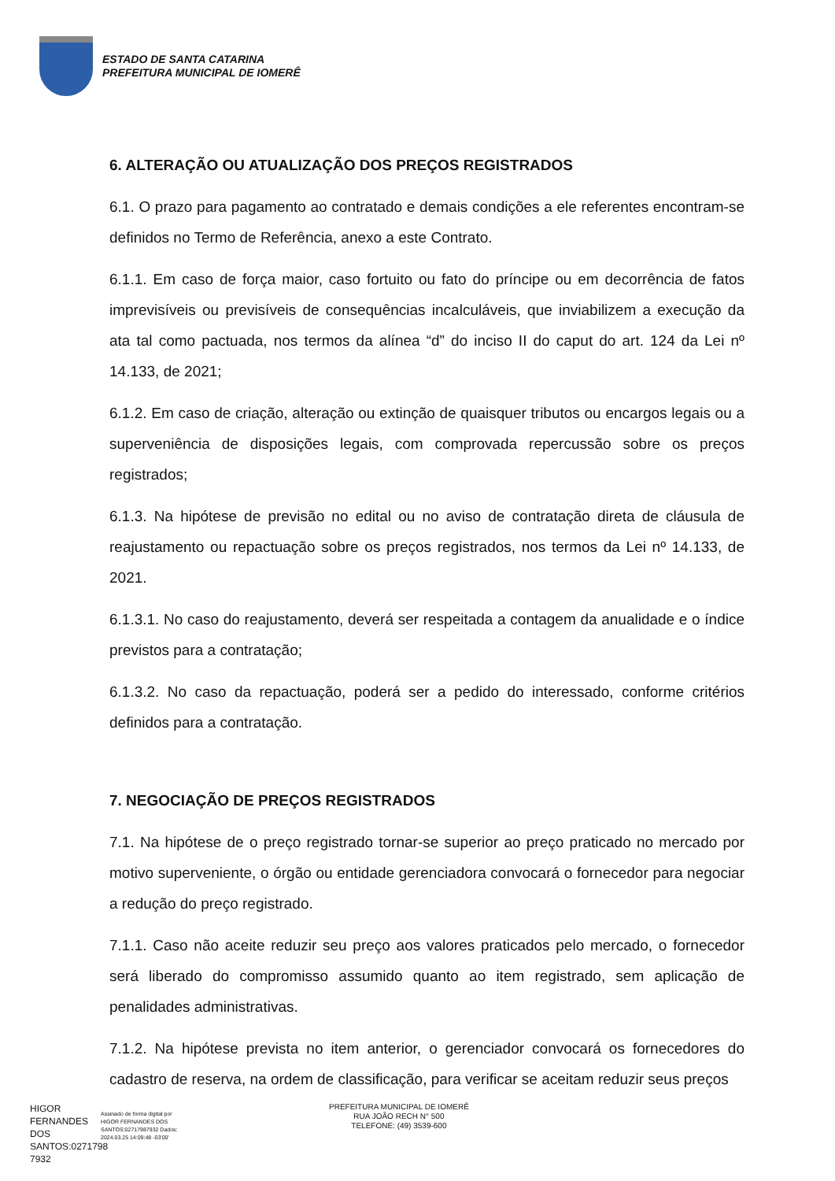ESTADO DE SANTA CATARINA
PREFEITURA MUNICIPAL DE IOMERÊ
6. ALTERAÇÃO OU ATUALIZAÇÃO DOS PREÇOS REGISTRADOS
6.1. O prazo para pagamento ao contratado e demais condições a ele referentes encontram-se definidos no Termo de Referência, anexo a este Contrato.
6.1.1. Em caso de força maior, caso fortuito ou fato do príncipe ou em decorrência de fatos imprevisíveis ou previsíveis de consequências incalculáveis, que inviabilizem a execução da ata tal como pactuada, nos termos da alínea “d” do inciso II do caput do art. 124 da Lei nº 14.133, de 2021;
6.1.2. Em caso de criação, alteração ou extinção de quaisquer tributos ou encargos legais ou a superveniência de disposições legais, com comprovada repercussão sobre os preços registrados;
6.1.3. Na hipótese de previsão no edital ou no aviso de contratação direta de cláusula de reajustamento ou repactuação sobre os preços registrados, nos termos da Lei nº 14.133, de 2021.
6.1.3.1. No caso do reajustamento, deverá ser respeitada a contagem da anualidade e o índice previstos para a contratação;
6.1.3.2. No caso da repactuação, poderá ser a pedido do interessado, conforme critérios definidos para a contratação.
7. NEGOCIAÇÃO DE PREÇOS REGISTRADOS
7.1. Na hipótese de o preço registrado tornar-se superior ao preço praticado no mercado por motivo superveniente, o órgão ou entidade gerenciadora convocará o fornecedor para negociar a redução do preço registrado.
7.1.1. Caso não aceite reduzir seu preço aos valores praticados pelo mercado, o fornecedor será liberado do compromisso assumido quanto ao item registrado, sem aplicação de penalidades administrativas.
7.1.2. Na hipótese prevista no item anterior, o gerenciador convocará os fornecedores do cadastro de reserva, na ordem de classificação, para verificar se aceitam reduzir seus preços
HIGOR FERNANDES DOS SANTOS:0271798 7932
Assinado de forma digital por HIGOR FERNANDES DOS SANTOS:02717987932 Dados: 2024.03.25 14:09:48 -03'00'
PREFEITURA MUNICIPAL DE IOMERÊ
RUA JOÃO RECH N° 500
TELEFONE: (49) 3539-600